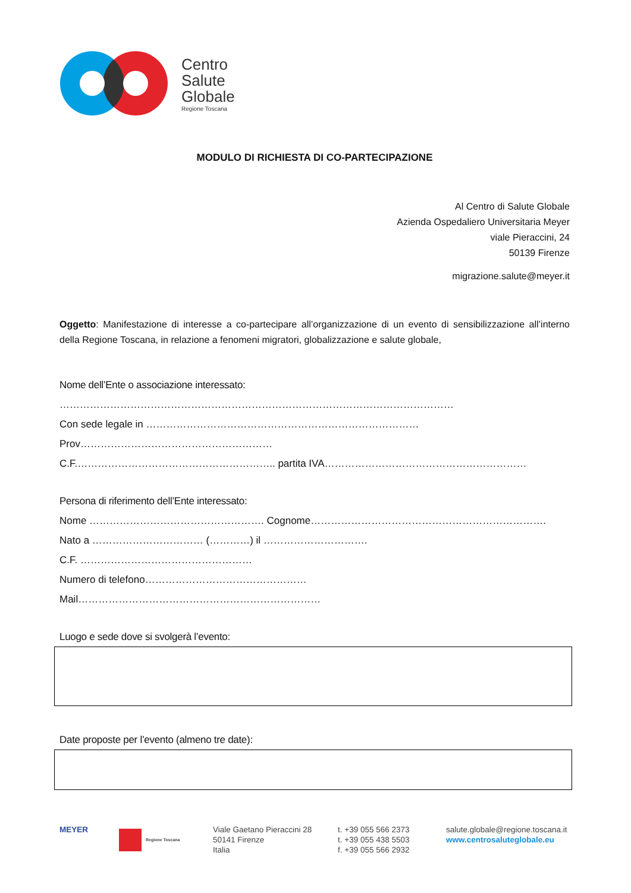Centro
Salute
Globale
Regione Toscana
MODULO DI RICHIESTA DI CO-PARTECIPAZIONE
Al Centro di Salute Globale
Azienda Ospedaliero Universitaria Meyer
viale Pieraccini, 24
50139 Firenze
migrazione.salute@meyer.it
Oggetto: Manifestazione di interesse a co-partecipare all’organizzazione di un evento di sensibilizzazione all’interno della Regione Toscana, in relazione a fenomeni migratori, globalizzazione e salute globale,
Nome dell’Ente o associazione interessato:
………………………………………………………………………………………………………
Con sede legale in ………………………………………………………………………Prov…………………………………………………
C.F.………………………………………………….. partita IVA……………………………………………………
Persona di riferimento dell’Ente interessato:
Nome ……………………………………………. Cognome…………………………………………………………….
Nato a …………………………… (…………) il ………………………….
C.F. ……………………………………………
Numero di telefono…………………………………………
Mail………………………………………………………………
Luogo e sede dove si svolgerà l’evento:
Date proposte per l’evento (almeno tre date):
MEYER
Regione Toscana
Viale Gaetano Pieraccini 28
50141 Firenze
Italia
t. +39 055 566 2373
t. +39 055 438 5503
f. +39 055 566 2932
salute.globale@regione.toscana.it
www.centrosaluteglobale.eu